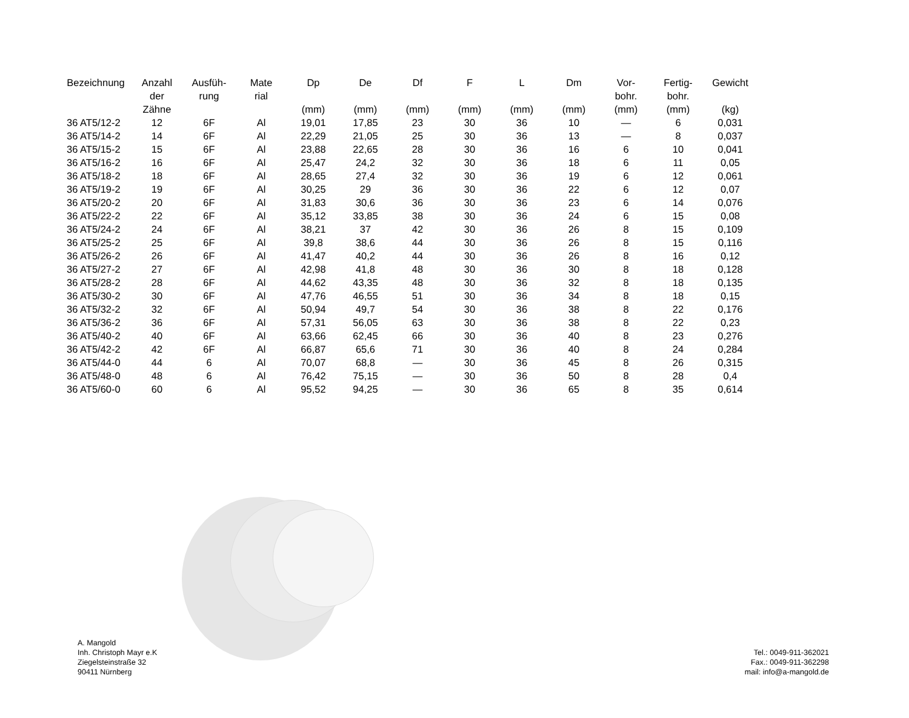| Bezeichnung | Anzahl der Zähne | Ausfüh- rung | Mate rial | Dp (mm) | De (mm) | Df (mm) | F (mm) | L (mm) | Dm (mm) | Vor- bohr. (mm) | Fertig- bohr. (mm) | Gewicht (kg) |
| --- | --- | --- | --- | --- | --- | --- | --- | --- | --- | --- | --- | --- |
| 36 AT5/12-2 | 12 | 6F | Al | 19,01 | 17,85 | 23 | 30 | 36 | 10 | — | 6 | 0,031 |
| 36 AT5/14-2 | 14 | 6F | Al | 22,29 | 21,05 | 25 | 30 | 36 | 13 | — | 8 | 0,037 |
| 36 AT5/15-2 | 15 | 6F | Al | 23,88 | 22,65 | 28 | 30 | 36 | 16 | 6 | 10 | 0,041 |
| 36 AT5/16-2 | 16 | 6F | Al | 25,47 | 24,2 | 32 | 30 | 36 | 18 | 6 | 11 | 0,05 |
| 36 AT5/18-2 | 18 | 6F | Al | 28,65 | 27,4 | 32 | 30 | 36 | 19 | 6 | 12 | 0,061 |
| 36 AT5/19-2 | 19 | 6F | Al | 30,25 | 29 | 36 | 30 | 36 | 22 | 6 | 12 | 0,07 |
| 36 AT5/20-2 | 20 | 6F | Al | 31,83 | 30,6 | 36 | 30 | 36 | 23 | 6 | 14 | 0,076 |
| 36 AT5/22-2 | 22 | 6F | Al | 35,12 | 33,85 | 38 | 30 | 36 | 24 | 6 | 15 | 0,08 |
| 36 AT5/24-2 | 24 | 6F | Al | 38,21 | 37 | 42 | 30 | 36 | 26 | 8 | 15 | 0,109 |
| 36 AT5/25-2 | 25 | 6F | Al | 39,8 | 38,6 | 44 | 30 | 36 | 26 | 8 | 15 | 0,116 |
| 36 AT5/26-2 | 26 | 6F | Al | 41,47 | 40,2 | 44 | 30 | 36 | 26 | 8 | 16 | 0,12 |
| 36 AT5/27-2 | 27 | 6F | Al | 42,98 | 41,8 | 48 | 30 | 36 | 30 | 8 | 18 | 0,128 |
| 36 AT5/28-2 | 28 | 6F | Al | 44,62 | 43,35 | 48 | 30 | 36 | 32 | 8 | 18 | 0,135 |
| 36 AT5/30-2 | 30 | 6F | Al | 47,76 | 46,55 | 51 | 30 | 36 | 34 | 8 | 18 | 0,15 |
| 36 AT5/32-2 | 32 | 6F | Al | 50,94 | 49,7 | 54 | 30 | 36 | 38 | 8 | 22 | 0,176 |
| 36 AT5/36-2 | 36 | 6F | Al | 57,31 | 56,05 | 63 | 30 | 36 | 38 | 8 | 22 | 0,23 |
| 36 AT5/40-2 | 40 | 6F | Al | 63,66 | 62,45 | 66 | 30 | 36 | 40 | 8 | 23 | 0,276 |
| 36 AT5/42-2 | 42 | 6F | Al | 66,87 | 65,6 | 71 | 30 | 36 | 40 | 8 | 24 | 0,284 |
| 36 AT5/44-0 | 44 | 6 | Al | 70,07 | 68,8 | — | 30 | 36 | 45 | 8 | 26 | 0,315 |
| 36 AT5/48-0 | 48 | 6 | Al | 76,42 | 75,15 | — | 30 | 36 | 50 | 8 | 28 | 0,4 |
| 36 AT5/60-0 | 60 | 6 | Al | 95,52 | 94,25 | — | 30 | 36 | 65 | 8 | 35 | 0,614 |
A. Mangold
Inh. Christoph Mayr e.K
Ziegelsteinstraße 32
90411 Nürnberg
Tel.: 0049-911-362021
Fax.: 0049-911-362298
mail: info@a-mangold.de